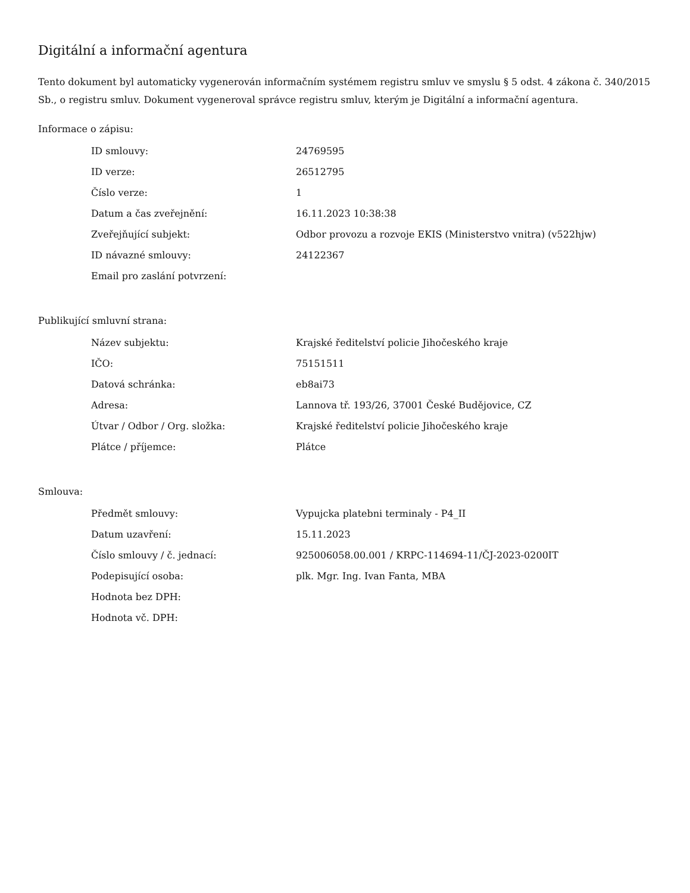Digitální a informační agentura
Tento dokument byl automaticky vygenerován informačním systémem registru smluv ve smyslu § 5 odst. 4 zákona č. 340/2015 Sb., o registru smluv. Dokument vygeneroval správce registru smluv, kterým je Digitální a informační agentura.
Informace o zápisu:
| ID smlouvy: | 24769595 |
| ID verze: | 26512795 |
| Číslo verze: | 1 |
| Datum a čas zveřejnění: | 16.11.2023 10:38:38 |
| Zveřejňující subjekt: | Odbor provozu a rozvoje EKIS (Ministerstvo vnitra) (v522hjw) |
| ID návazné smlouvy: | 24122367 |
| Email pro zaslání potvrzení: | |
Publikující smluvní strana:
| Název subjektu: | Krajské ředitelství policie Jihočeského kraje |
| IČO: | 75151511 |
| Datová schránka: | eb8ai73 |
| Adresa: | Lannova tř. 193/26, 37001 České Budějovice, CZ |
| Útvar / Odbor / Org. složka: | Krajské ředitelství policie Jihočeského kraje |
| Plátce / příjemce: | Plátce |
Smlouva:
| Předmět smlouvy: | Vypujcka platebni terminaly - P4_II |
| Datum uzavření: | 15.11.2023 |
| Číslo smlouvy / č. jednací: | 925006058.00.001 / KRPC-114694-11/ČJ-2023-0200IT |
| Podepisující osoba: | plk. Mgr. Ing. Ivan Fanta, MBA |
| Hodnota bez DPH: | |
| Hodnota vč. DPH: | |